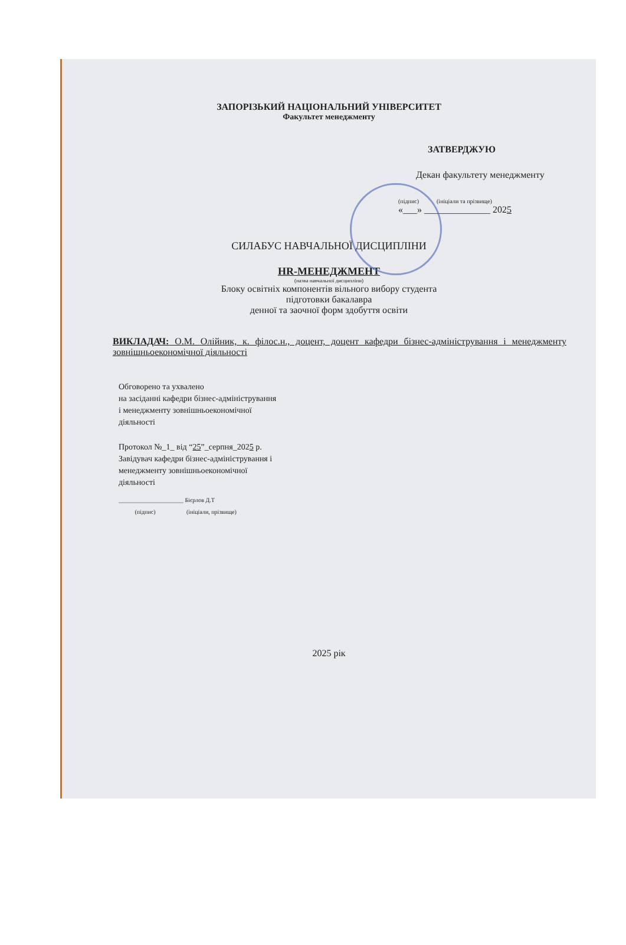ЗАПОРІЗЬКИЙ НАЦІОНАЛЬНИЙ УНІВЕРСИТЕТ
Факультет менеджменту
ЗАТВЕРДЖУЮ
Декан факультету менеджменту
(підпис) (ініціали та прізвище)
«___» ______________ 2025
СИЛАБУС НАВЧАЛЬНОЇ ДИСЦИПЛІНИ
HR-МЕНЕДЖМЕНТ
(назва навчальної дисципліни)
Блоку освітніх компонентів вільного вибору студента
підготовки бакалавра
денної та заочної форм здобуття освіти
ВИКЛАДАЧ: О.М. Олійник, к. філос.н., доцент, доцент кафедри бізнес-адміністрування і менеджменту зовнішньоекономічної діяльності
Обговорено та ухвалено
на засіданні кафедри бізнес-адміністрування
і менеджменту зовнішньоекономічної
діяльності
Протокол №_1_ від “25”_серпня_2025 р.
Завідувач кафедри бізнес-адміністрування і
менеджменту зовнішньоекономічної
діяльності
______________________ Бієрлов Д.Т
(підпис) (ініціали, прізвище)
2025 рік